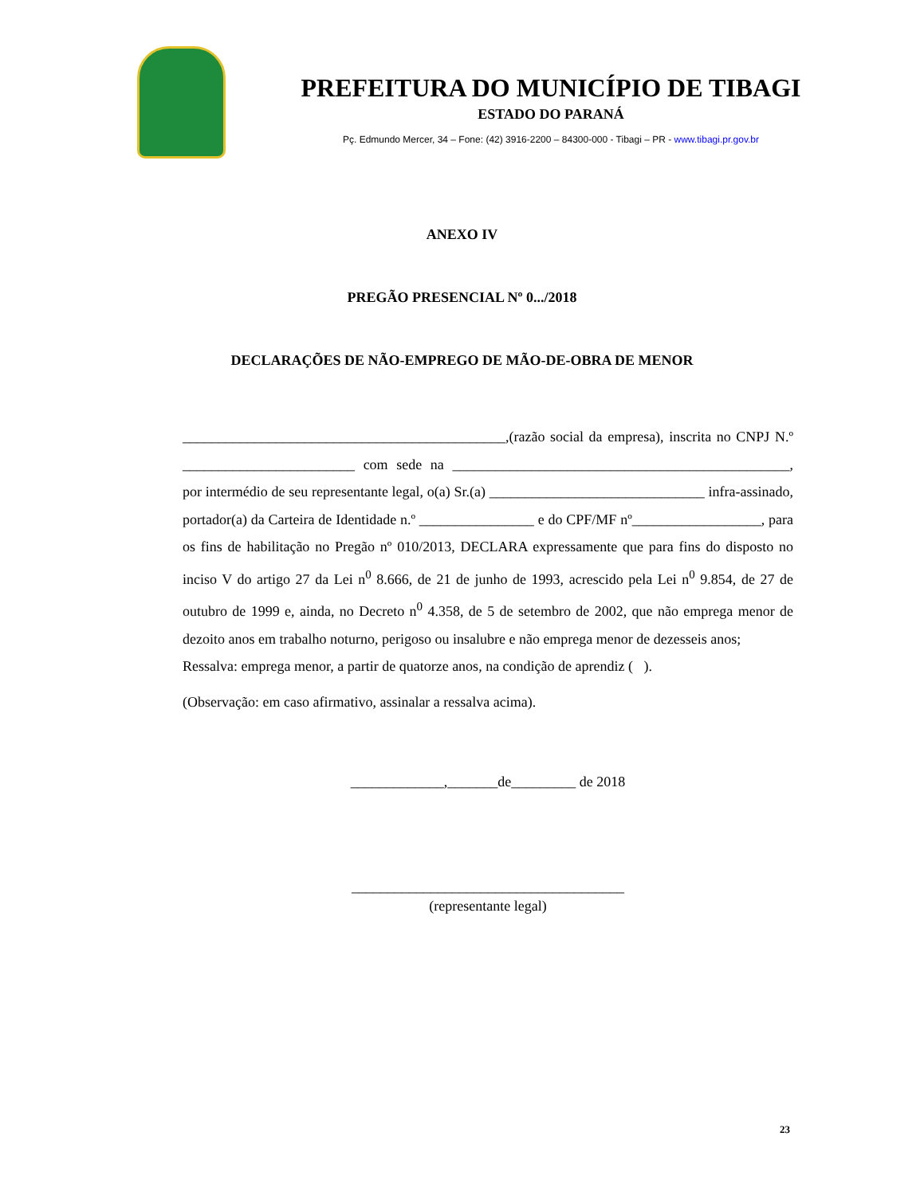PREFEITURA DO MUNICÍPIO DE TIBAGI
ESTADO DO PARANÁ
Pç. Edmundo Mercer, 34 – Fone: (42) 3916-2200 – 84300-000 - Tibagi – PR - www.tibagi.pr.gov.br
ANEXO IV
PREGÃO PRESENCIAL Nº 0.../2018
DECLARAÇÕES DE NÃO-EMPREGO DE MÃO-DE-OBRA DE MENOR
_____________________________________________,(razão social da empresa), inscrita no CNPJ N.º ________________________ com sede na _______________________________________________, por intermédio de seu representante legal, o(a) Sr.(a) ______________________________ infra-assinado, portador(a) da Carteira de Identidade n.º ________________ e do CPF/MF nº__________________, para os fins de habilitação no Pregão nº 010/2013, DECLARA expressamente que para fins do disposto no inciso V do artigo 27 da Lei n<sup>0</sup> 8.666, de 21 de junho de 1993, acrescido pela Lei n<sup>0</sup> 9.854, de 27 de outubro de 1999 e, ainda, no Decreto n<sup>0</sup> 4.358, de 5 de setembro de 2002, que não emprega menor de dezoito anos em trabalho noturno, perigoso ou insalubre e não emprega menor de dezesseis anos;
Ressalva: emprega menor, a partir de quatorze anos, na condição de aprendiz ( ).
(Observação: em caso afirmativo, assinalar a ressalva acima).
_____________,_______de_________ de 2018
______________________________________
(representante legal)
23